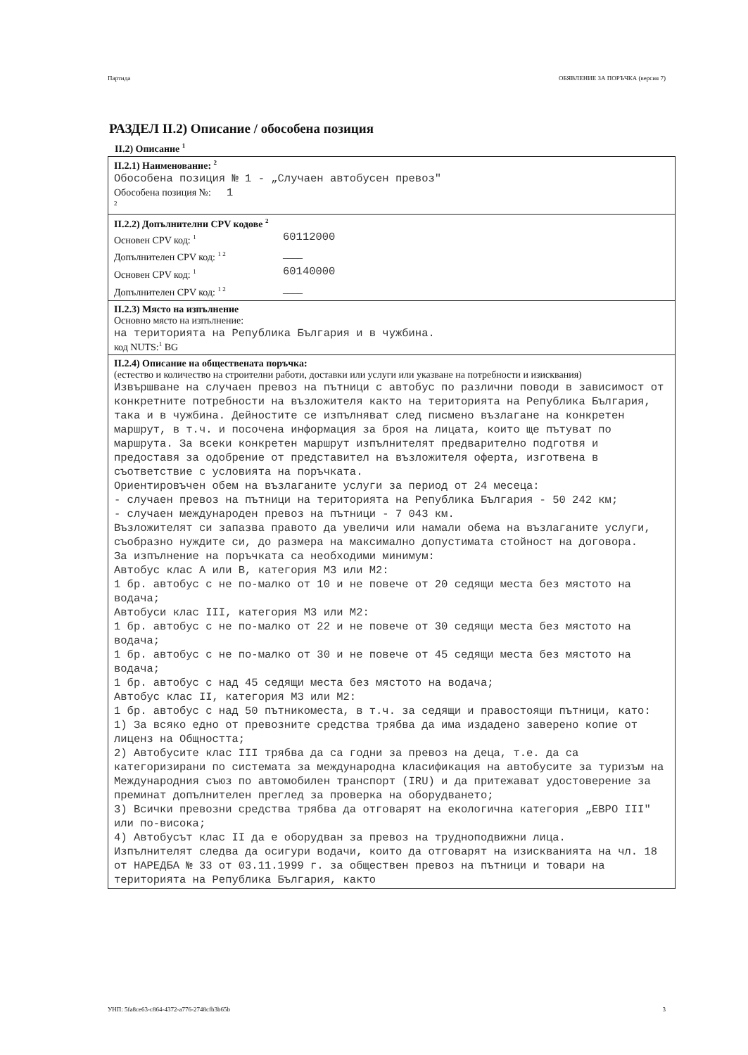Партида ОБЯВЛЕНИЕ ЗА ПОРЪЧКА (версия 7)
РАЗДЕЛ II.2) Описание / обособена позиция
II.2) Описание <sup>1</sup>
II.2.1) Наименование: <sup>2</sup>
Обособена позиция № 1 - „Случаен автобусен превоз"
Обособена позиция №: 1
<sup>2</sup>
II.2.2) Допълнителни CPV кодове <sup>2</sup>
Основен CPV код: <sup>1</sup> 60112000
Допълнителен CPV код: <sup>1 2</sup> ____
Основен CPV код: <sup>1</sup> 60140000
Допълнителен CPV код: <sup>1 2</sup> ____
II.2.3) Място на изпълнение
Основно място на изпълнение:
на територията на Република България и в чужбина.
код NUTS:<sup>1</sup> BG
II.2.4) Описание на обществената поръчка:
(естество и количество на строителни работи, доставки или услуги или указване на потребности и изисквания)
Извършване на случаен превоз на пътници с автобус по различни поводи в зависимост от конкретните потребности на възложителя както на територията на Република България, така и в чужбина. Дейностите се изпълняват след писмено възлагане на конкретен маршрут, в т.ч. и посочена информация за броя на лицата, които ще пътуват по маршрута. За всеки конкретен маршрут изпълнителят предварително подготвя и предоставя за одобрение от представител на възложителя оферта, изготвена в съответствие с условията на поръчката. Ориентировъчен обем на възлаганите услуги за период от 24 месеца: - случаен превоз на пътници на територията на Република България - 50 242 км; - случаен международен превоз на пътници - 7 043 км. Възложителят си запазва правото да увеличи или намали обема на възлаганите услуги, съобразно нуждите си, до размера на максимално допустимата стойност на договора. За изпълнение на поръчката са необходими минимум: Автобус клас A или B, категория M3 или M2: 1 бр. автобус с не по-малко от 10 и не повече от 20 седящи места без мястото на водача; Автобуси клас III, категория M3 или M2: 1 бр. автобус с не по-малко от 22 и не повече от 30 седящи места без мястото на водача; 1 бр. автобус с не по-малко от 30 и не повече от 45 седящи места без мястото на водача; 1 бр. автобус с над 45 седящи места без мястото на водача; Автобус клас II, категория M3 или M2: 1 бр. автобус с над 50 пътникоместа, в т.ч. за седящи и правостоящи пътници, като: 1) За всяко едно от превозните средства трябва да има издадено заверено копие от лиценз на Общността; 2) Автобусите клас III трябва да са годни за превоз на деца, т.е. да са категоризирани по системата за международна класификация на автобусите за туризъм на Международния съюз по автомобилен транспорт (IRU) и да притежават удостоверение за преминат допълнителен преглед за проверка на оборудването; 3) Всички превозни средства трябва да отговарят на екологична категория „ЕВРО III" или по-висока; 4) Автобусът клас II да е оборудван за превоз на трудноподвижни лица. Изпълнителят следва да осигури водачи, които да отговарят на изискванията на чл. 18 от НАРЕДБА № 33 от 03.11.1999 г. за обществен превоз на пътници и товари на територията на Република България, както
УНП: 5fa8ce63-c864-4372-a776-2748cfb3b65b 3